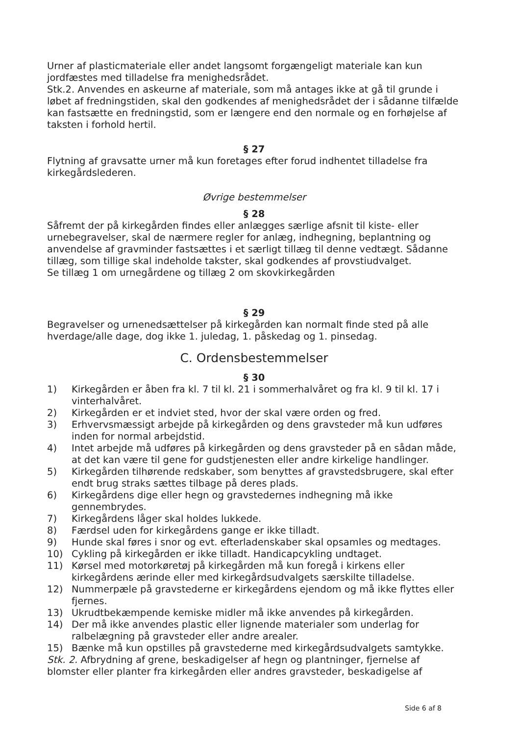Urner af plasticmateriale eller andet langsomt forgængeligt materiale kan kun jordfæstes med tilladelse fra menighedsrådet.
Stk.2. Anvendes en askeurne af materiale, som må antages ikke at gå til grunde i løbet af fredningstiden, skal den godkendes af menighedsrådet der i sådanne tilfælde kan fastsætte en fredningstid, som er længere end den normale og en forhøjelse af taksten i forhold hertil.
§ 27
Flytning af gravsatte urner må kun foretages efter forud indhentet tilladelse fra kirkegårdslederen.
Øvrige bestemmelser
§ 28
Såfremt der på kirkegården findes eller anlægges særlige afsnit til kiste- eller urnebegravelser, skal de nærmere regler for anlæg, indhegning, beplantning og anvendelse af gravminder fastsættes i et særligt tillæg til denne vedtægt. Sådanne tillæg, som tillige skal indeholde takster, skal godkendes af provstiudvalget.
Se tillæg 1 om urnegårdene og tillæg 2 om skovkirkegården
§ 29
Begravelser og urnenedsættelser på kirkegården kan normalt finde sted på alle hverdage/alle dage, dog ikke 1. juledag, 1. påskedag og 1. pinsedag.
C. Ordensbestemmelser
§ 30
1) Kirkegården er åben fra kl. 7 til kl. 21 i sommerhalvåret og fra kl. 9 til kl. 17 i vinterhalvåret.
2) Kirkegården er et indviet sted, hvor der skal være orden og fred.
3) Erhvervsmæssigt arbejde på kirkegården og dens gravsteder må kun udføres inden for normal arbejdstid.
4) Intet arbejde må udføres på kirkegården og dens gravsteder på en sådan måde, at det kan være til gene for gudstjenesten eller andre kirkelige handlinger.
5) Kirkegården tilhørende redskaber, som benyttes af gravstedsbrugere, skal efter endt brug straks sættes tilbage på deres plads.
6) Kirkegårdens dige eller hegn og gravstedernes indhegning må ikke gennembrydes.
7) Kirkegårdens låger skal holdes lukkede.
8) Færdsel uden for kirkegårdens gange er ikke tilladt.
9) Hunde skal føres i snor og evt. efterladenskaber skal opsamles og medtages.
10) Cykling på kirkegården er ikke tilladt. Handicapcykling undtaget.
11) Kørsel med motorkøretøj på kirkegården må kun foregå i kirkens eller kirkegårdens ærinde eller med kirkegårdsudvalgets særskilte tilladelse.
12) Nummerpæle på gravstederne er kirkegårdens ejendom og må ikke flyttes eller fjernes.
13) Ukrudtbekæmpende kemiske midler må ikke anvendes på kirkegården.
14) Der må ikke anvendes plastic eller lignende materialer som underlag for ralbelægning på gravsteder eller andre arealer.
15) Bænke må kun opstilles på gravstederne med kirkegårdsudvalgets samtykke.
Stk. 2. Afbrydning af grene, beskadigelser af hegn og plantninger, fjernelse af blomster eller planter fra kirkegården eller andres gravsteder, beskadigelse af
Side 6 af 8